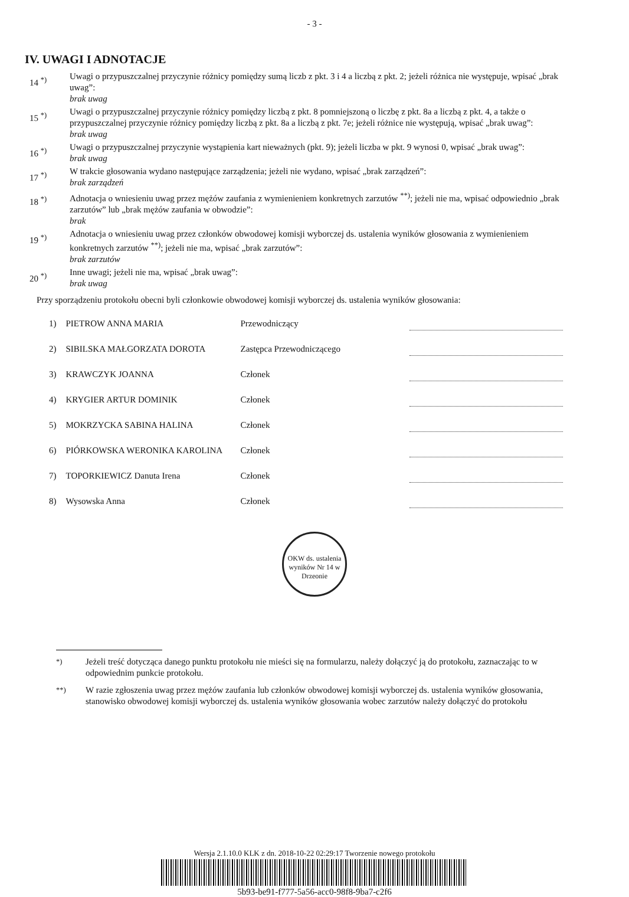- 3 -
IV. UWAGI I ADNOTACJE
14 <sup>*)</sup>
Uwagi o przypuszczalnej przyczynie różnicy pomiędzy sumą liczb z pkt. 3 i 4 a liczbą z pkt. 2; jeżeli różnica nie występuje, wpisać „brak uwag”:
brak uwag
15 <sup>*)</sup>
Uwagi o przypuszczalnej przyczynie różnicy pomiędzy liczbą z pkt. 8 pomniejszoną o liczbę z pkt. 8a a liczbą z pkt. 4, a także o przypuszczalnej przyczynie różnicy pomiędzy liczbą z pkt. 8a a liczbą z pkt. 7e; jeżeli różnice nie występują, wpisać „brak uwag”:
brak uwag
16 <sup>*)</sup>
Uwagi o przypuszczalnej przyczynie wystąpienia kart nieważnych (pkt. 9); jeżeli liczba w pkt. 9 wynosi 0, wpisać „brak uwag”:
brak uwag
17 <sup>*)</sup>
W trakcie głosowania wydano następujące zarządzenia; jeżeli nie wydano, wpisać „brak zarządzeń”:
brak zarządzeń
18 <sup>*)</sup>
Adnotacja o wniesieniu uwag przez mężów zaufania z wymienieniem konkretnych zarzutów <sup>**)</sup>; jeżeli nie ma, wpisać odpowiednio „brak zarzutów” lub „brak mężów zaufania w obwodzie”:
brak
19 <sup>*)</sup>
Adnotacja o wniesieniu uwag przez członków obwodowej komisji wyborczej ds. ustalenia wyników głosowania z wymienieniem konkretnych zarzutów <sup>**)</sup>; jeżeli nie ma, wpisać „brak zarzutów”:
brak zarzutów
20 <sup>*)</sup>
Inne uwagi; jeżeli nie ma, wpisać „brak uwag”:
brak uwag
Przy sporządzeniu protokołu obecni byli członkowie obwodowej komisji wyborczej ds. ustalenia wyników głosowania:
| 1) | PIETROW ANNA MARIA | Przewodniczący | |
| 2) | SIBILSKA MAŁGORZATA DOROTA | Zastępca Przewodniczącego | |
| 3) | KRAWCZYK JOANNA | Członek | |
| 4) | KRYGIER ARTUR DOMINIK | Członek | |
| 5) | MOKRZYCKA SABINA HALINA | Członek | |
| 6) | PIÓRKOWSKA WERONIKA KAROLINA | Członek | |
| 7) | TOPORKIEWICZ Danuta Irena | Członek | |
| 8) | Wysowska Anna | Członek | |
OKW ds. ustalenia wyników Nr 14 w Drzeonie
<sup>*)</sup> Jeżeli treść dotycząca danego punktu protokołu nie mieści się na formularzu, należy dołączyć ją do protokołu, zaznaczając to w odpowiednim punkcie protokołu.
<sup>**)</sup> W razie zgłoszenia uwag przez mężów zaufania lub członków obwodowej komisji wyborczej ds. ustalenia wyników głosowania, stanowisko obwodowej komisji wyborczej ds. ustalenia wyników głosowania wobec zarzutów należy dołączyć do protokołu
Wersja 2.1.10.0 KLK z dn. 2018-10-22 02:29:17 Tworzenie nowego protokołu
5b93-be91-f777-5a56-acc0-98f8-9ba7-c2f6